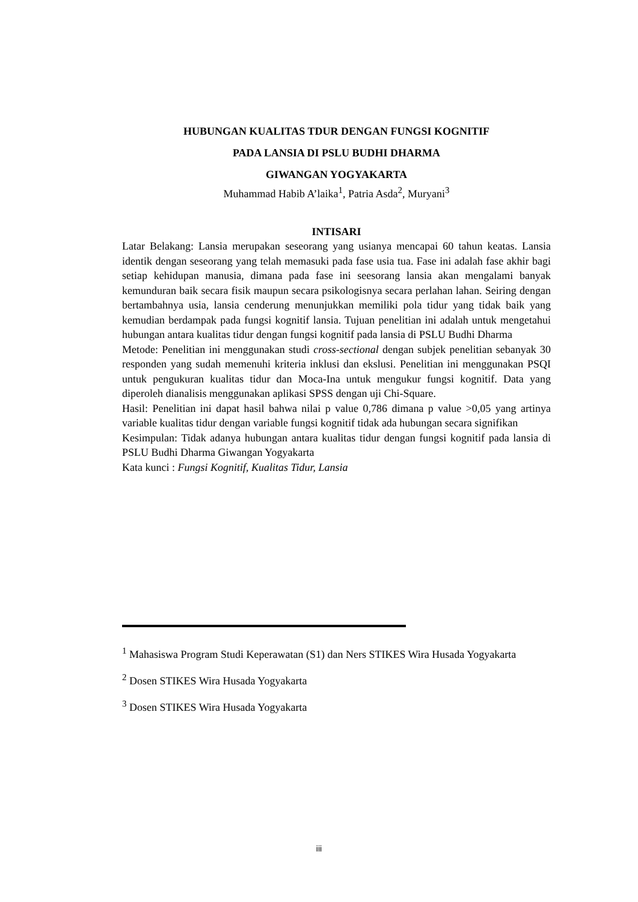HUBUNGAN KUALITAS TDUR DENGAN FUNGSI KOGNITIF
PADA LANSIA DI PSLU BUDHI DHARMA
GIWANGAN YOGYAKARTA
Muhammad Habib A’laika<sup>1</sup>, Patria Asda<sup>2</sup>, Muryani<sup>3</sup>
INTISARI
Latar Belakang: Lansia merupakan seseorang yang usianya mencapai 60 tahun keatas. Lansia identik dengan seseorang yang telah memasuki pada fase usia tua. Fase ini adalah fase akhir bagi setiap kehidupan manusia, dimana pada fase ini seesorang lansia akan mengalami banyak kemunduran baik secara fisik maupun secara psikologisnya secara perlahan lahan. Seiring dengan bertambahnya usia, lansia cenderung menunjukkan memiliki pola tidur yang tidak baik yang kemudian berdampak pada fungsi kognitif lansia. Tujuan penelitian ini adalah untuk mengetahui hubungan antara kualitas tidur dengan fungsi kognitif pada lansia di PSLU Budhi Dharma
Metode: Penelitian ini menggunakan studi cross-sectional dengan subjek penelitian sebanyak 30 responden yang sudah memenuhi kriteria inklusi dan ekslusi. Penelitian ini menggunakan PSQI untuk pengukuran kualitas tidur dan Moca-Ina untuk mengukur fungsi kognitif. Data yang diperoleh dianalisis menggunakan aplikasi SPSS dengan uji Chi-Square.
Hasil: Penelitian ini dapat hasil bahwa nilai p value 0,786 dimana p value >0,05 yang artinya variable kualitas tidur dengan variable fungsi kognitif tidak ada hubungan secara signifikan
Kesimpulan: Tidak adanya hubungan antara kualitas tidur dengan fungsi kognitif pada lansia di PSLU Budhi Dharma Giwangan Yogyakarta
Kata kunci : Fungsi Kognitif, Kualitas Tidur, Lansia
<sup>1</sup> Mahasiswa Program Studi Keperawatan (S1) dan Ners STIKES Wira Husada Yogyakarta
<sup>2</sup> Dosen STIKES Wira Husada Yogyakarta
<sup>3</sup> Dosen STIKES Wira Husada Yogyakarta
iii